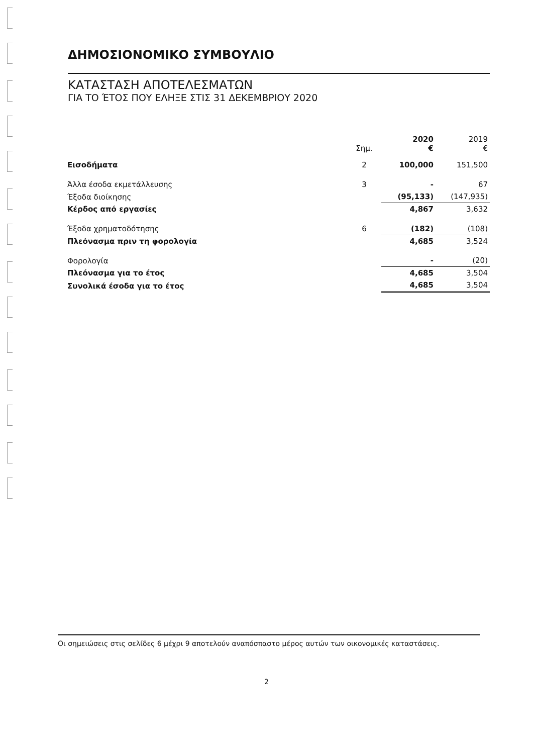ΔΗΜΟΣΙΟΝΟΜΙΚΟ ΣΥΜΒΟΥΛΙΟ
ΚΑΤΑΣΤΑΣΗ ΑΠΟΤΕΛΕΣΜΑΤΩΝ
ΓΙΑ ΤΟ ΈΤΟΣ ΠΟΥ ΕΛΗΞΕ ΣΤΙΣ 31 ΔΕΚΕΜΒΡΙΟΥ 2020
| | Σημ. | 2020 € | 2019 € |
| --- | --- | --- | --- |
| Εισοδήματα | 2 | 100,000 | 151,500 |
| Άλλα έσοδα εκμετάλλευσης | 3 | - | 67 |
| Έξοδα διοίκησης | | (95,133) | (147,935) |
| Κέρδος από εργασίες | | 4,867 | 3,632 |
| Έξοδα χρηματοδότησης | 6 | (182) | (108) |
| Πλεόνασμα πριν τη φορολογία | | 4,685 | 3,524 |
| Φορολογία | | - | (20) |
| Πλεόνασμα για το έτος | | 4,685 | 3,504 |
| Συνολικά έσοδα για το έτος | | 4,685 | 3,504 |
Οι σημειώσεις στις σελίδες 6 μέχρι 9 αποτελούν αναπόσπαστο μέρος αυτών των οικονομικές καταστάσεις.
2